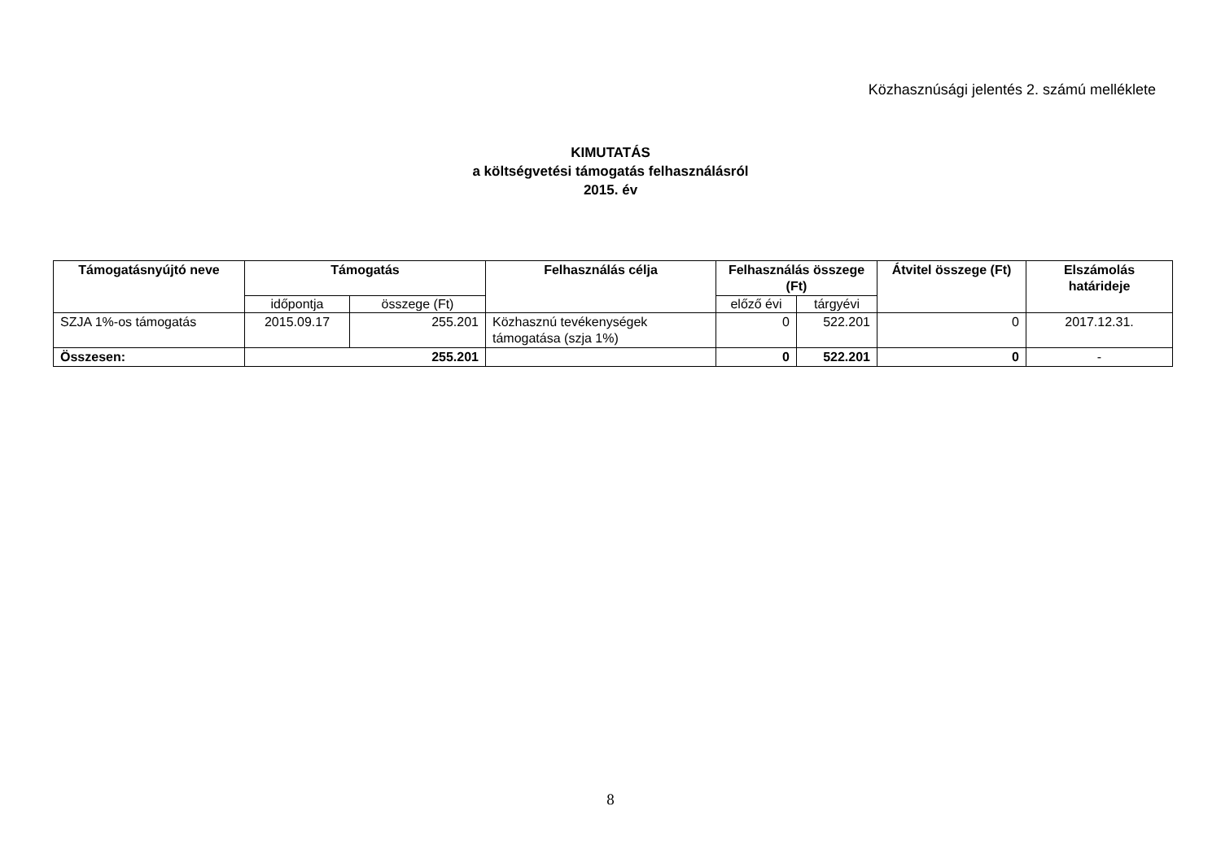Közhasznúsági jelentés 2. számú melléklete
KIMUTATÁS
a költségvetési támogatás felhasználásról
2015. év
| Támogatásnyújtó neve | Támogatás | | Felhasználás célja | Felhasználás összege (Ft) | | Átvitel összege (Ft) | Elszámolás határideje |
| --- | --- | --- | --- | --- | --- | --- | --- |
| | időpontja | összege (Ft) | | előző évi | tárgyévi | | |
| SZJA 1%-os támogatás | 2015.09.17 | 255.201 | Közhasznú tevékenységek támogatása (szja 1%) | 0 | 522.201 | 0 | 2017.12.31. |
| Összesen: | 255.201 | | | 0 | 522.201 | 0 | - |
8